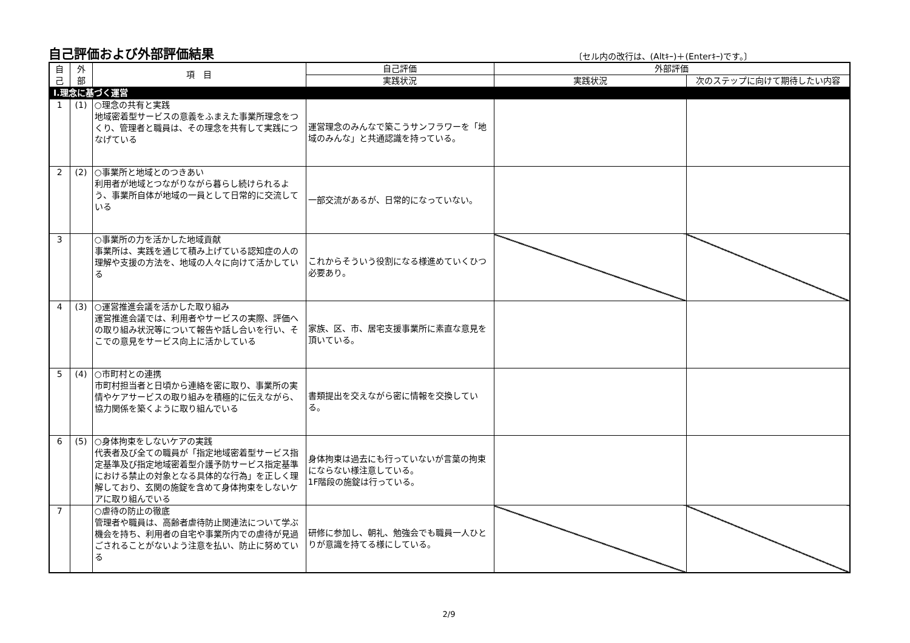自己評価および外部評価結果
〔セル内の改行は、(Altｷｰ)＋(Enterｷｰ)です。〕
| 自 己 | 外 部 | 項 目 | 自己評価 | 外部評価 | |
| --- | --- | --- | --- | --- | --- |
| | | | 実践状況 | 実践状況 | 次のステップに向けて期待したい内容 |
| Ⅰ.理念に基づく運営 | | | | | |
| 1 | (1) | ○理念の共有と実践 地域密着型サービスの意義をふまえた事業所理念をつくり、管理者と職員は、その理念を共有して実践につなげている | 運営理念のみんなで築こうサンフラワーを「地域のみんな」と共通認識を持っている。 | | |
| 2 | (2) | ○事業所と地域とのつきあい 利用者が地域とつながりながら暮らし続けられるよう、事業所自体が地域の一員として日常的に交流している | 一部交流があるが、日常的になっていない。 | | |
| 3 | | ○事業所の力を活かした地域貢献 事業所は、実践を通じて積み上げている認知症の人の理解や支援の方法を、地域の人々に向けて活かしている | これからそういう役割になる様進めていくひつ必要あり。 | | |
| 4 | (3) | ○運営推進会議を活かした取り組み 運営推進会議では、利用者やサービスの実際、評価への取り組み状況等について報告や話し合いを行い、そこでの意見をサービス向上に活かしている | 家族、区、市、居宅支援事業所に素直な意見を頂いている。 | | |
| 5 | (4) | ○市町村との連携 市町村担当者と日頃から連絡を密に取り、事業所の実情やケアサービスの取り組みを積極的に伝えながら、協力関係を築くように取り組んでいる | 書類提出を交えながら密に情報を交換している。 | | |
| 6 | (5) | ○身体拘束をしないケアの実践 代表者及び全ての職員が「指定地域密着型サービス指定基準及び指定地域密着型介護予防サービス指定基準における禁止の対象となる具体的な行為」を正しく理解しており、玄関の施錠を含めて身体拘束をしないケアに取り組んでいる | 身体拘束は過去にも行っていないが言葉の拘束にならない様注意している。 1F階段の施錠は行っている。 | | |
| 7 | | ○虐待の防止の徹底 管理者や職員は、高齢者虐待防止関連法について学ぶ機会を持ち、利用者の自宅や事業所内での虐待が見過ごされることがないよう注意を払い、防止に努めている | 研修に参加し、朝礼、勉強会でも職員一人ひとりが意識を持てる様にしている。 | | |
2/9